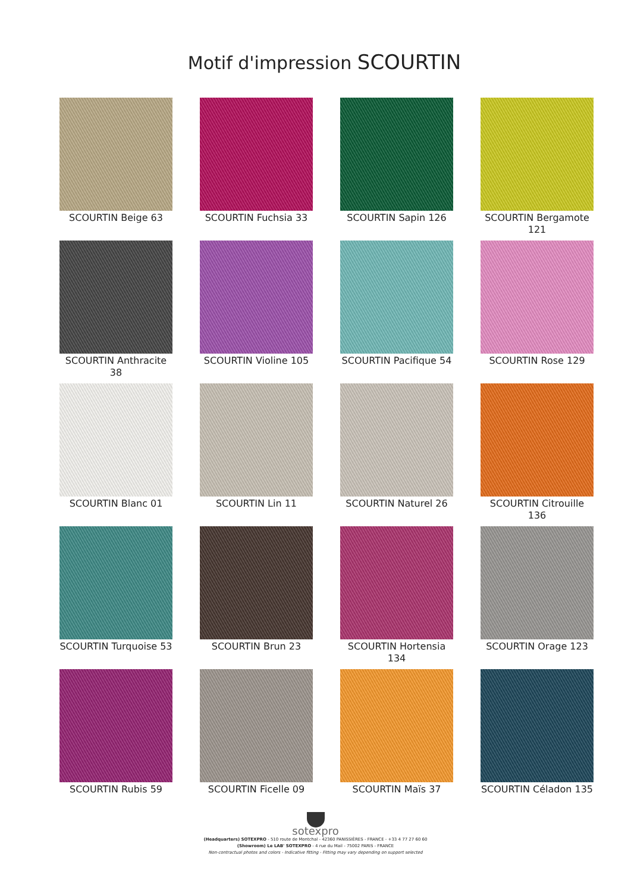Motif d'impression SCOURTIN
SCOURTIN Beige 63
SCOURTIN Fuchsia 33
SCOURTIN Sapin 126
SCOURTIN Bergamote 121
SCOURTIN Anthracite 38
SCOURTIN Violine 105
SCOURTIN Pacifique 54
SCOURTIN Rose 129
SCOURTIN Blanc 01
SCOURTIN Lin 11
SCOURTIN Naturel 26
SCOURTIN Citrouille 136
SCOURTIN Turquoise 53
SCOURTIN Brun 23
SCOURTIN Hortensia 134
SCOURTIN Orage 123
SCOURTIN Rubis 59
SCOURTIN Ficelle 09
SCOURTIN Maïs 37
SCOURTIN Céladon 135
sotexpro
(Headquarters) SOTEXPRO - 510 route de Montchal - 42360 PANISSIÈRES - FRANCE - +33 4 77 27 60 60
(Showroom) Le LAB' SOTEXPRO - 4 rue du Mail - 75002 PARIS - FRANCE
Non-contractual photos and colors - Indicative fitting - Fitting may vary depending on support selected